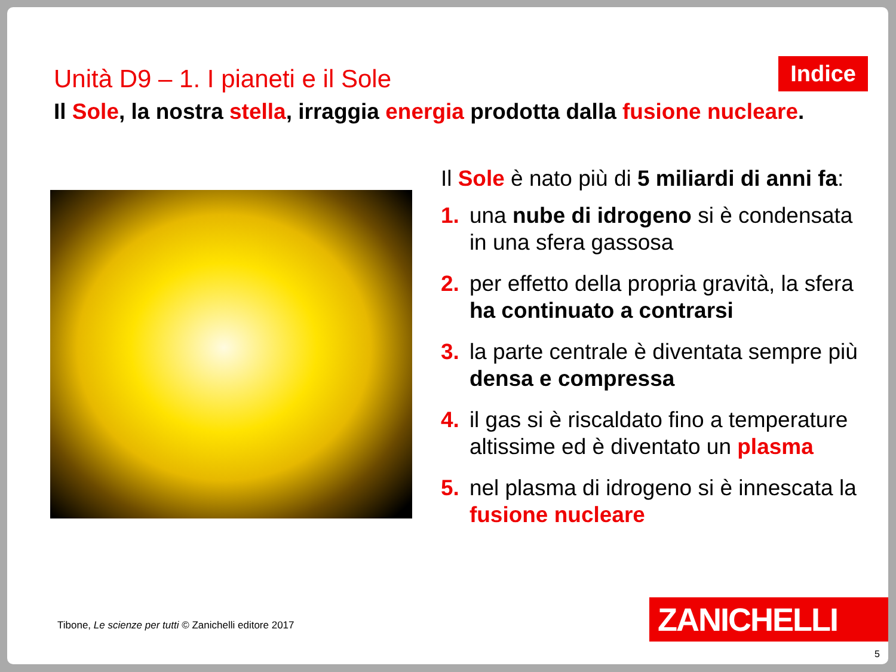Unità D9 – 1. I pianeti e il Sole
Indice
Il Sole, la nostra stella, irraggia energia prodotta dalla fusione nucleare.
Il Sole è nato più di 5 miliardi di anni fa:
1. una nube di idrogeno si è condensata in una sfera gassosa
2. per effetto della propria gravità, la sfera ha continuato a contrarsi
3. la parte centrale è diventata sempre più densa e compressa
4. il gas si è riscaldato fino a temperature altissime ed è diventato un plasma
5. nel plasma di idrogeno si è innescata la fusione nucleare
Tibone, Le scienze per tutti © Zanichelli editore 2017
ZANICHELLI
5